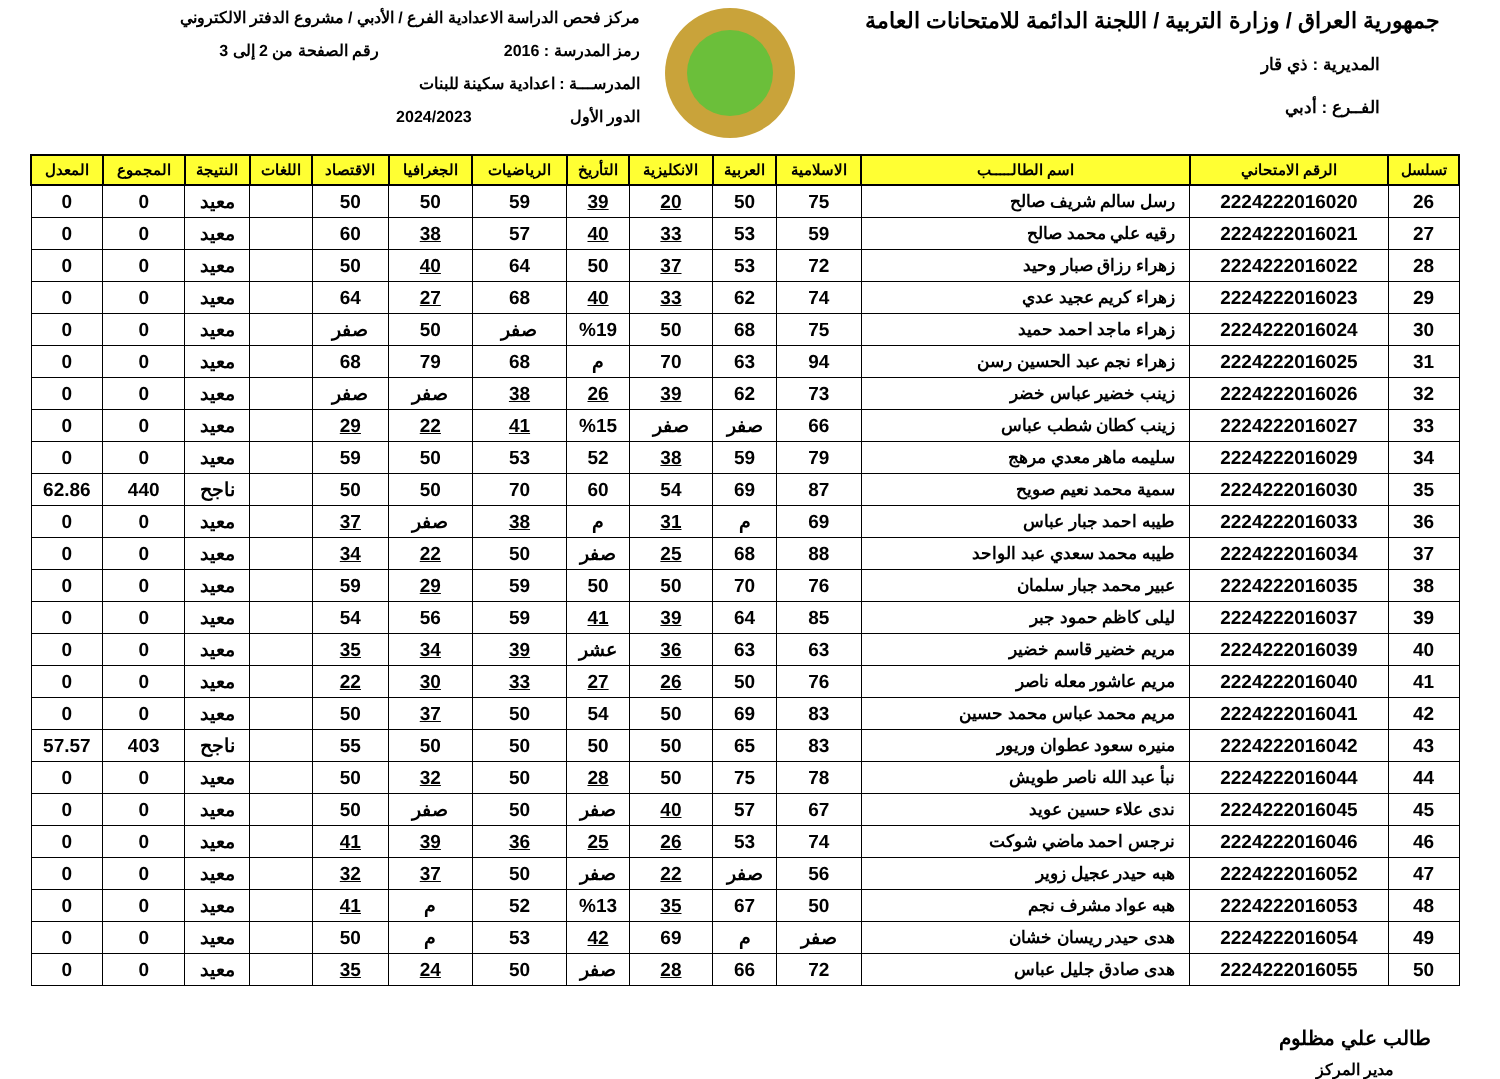جمهورية العراق / وزارة التربية / اللجنة الدائمة للامتحانات العامة
المديرية : ذي قار
الفــرع : أدبي
مركز فحص الدراسة الاعدادية الفرع / الأدبي / مشروع الدفتر الالكتروني
رمز المدرسة : 2016 رقم الصفحة من 2 إلى 3
المدرســـة : اعدادية سكينة للبنات
الدور الأول 2024/2023
| تسلسل | الرقم الامتحاني | اسم الطالـــــب | الاسلامية | العربية | الانكليزية | التأريخ | الرياضيات | الجغرافيا | الاقتصاد | اللغات | النتيجة | المجموع | المعدل |
| --- | --- | --- | --- | --- | --- | --- | --- | --- | --- | --- | --- | --- | --- |
| 26 | 2224222016020 | رسل سالم شريف صالح | 75 | 50 | 20 | 39 | 59 | 50 | 50 | | معيد | 0 | 0 |
| 27 | 2224222016021 | رقيه علي محمد صالح | 59 | 53 | 33 | 40 | 57 | 38 | 60 | | معيد | 0 | 0 |
| 28 | 2224222016022 | زهراء رزاق صبار وحيد | 72 | 53 | 37 | 50 | 64 | 40 | 50 | | معيد | 0 | 0 |
| 29 | 2224222016023 | زهراء كريم عجيد عدي | 74 | 62 | 33 | 40 | 68 | 27 | 64 | | معيد | 0 | 0 |
| 30 | 2224222016024 | زهراء ماجد احمد حميد | 75 | 68 | 50 | %19 | صفر | 50 | صفر | | معيد | 0 | 0 |
| 31 | 2224222016025 | زهراء نجم عبد الحسين رسن | 94 | 63 | 70 | م | 68 | 79 | 68 | | معيد | 0 | 0 |
| 32 | 2224222016026 | زينب خضير عباس خضر | 73 | 62 | 39 | 26 | 38 | صفر | صفر | | معيد | 0 | 0 |
| 33 | 2224222016027 | زينب كطان شطب عباس | 66 | صفر | صفر | %15 | 41 | 22 | 29 | | معيد | 0 | 0 |
| 34 | 2224222016029 | سليمه ماهر معدي مرهج | 79 | 59 | 38 | 52 | 53 | 50 | 59 | | معيد | 0 | 0 |
| 35 | 2224222016030 | سمية محمد نعيم صويح | 87 | 69 | 54 | 60 | 70 | 50 | 50 | | ناجح | 440 | 62.86 |
| 36 | 2224222016033 | طيبه احمد جبار عباس | 69 | م | 31 | م | 38 | صفر | 37 | | معيد | 0 | 0 |
| 37 | 2224222016034 | طيبه محمد سعدي عبد الواحد | 88 | 68 | 25 | صفر | 50 | 22 | 34 | | معيد | 0 | 0 |
| 38 | 2224222016035 | عبير محمد جبار سلمان | 76 | 70 | 50 | 50 | 59 | 29 | 59 | | معيد | 0 | 0 |
| 39 | 2224222016037 | ليلى كاظم حمود جبر | 85 | 64 | 39 | 41 | 59 | 56 | 54 | | معيد | 0 | 0 |
| 40 | 2224222016039 | مريم خضير قاسم خضير | 63 | 63 | 36 | عشر | 39 | 34 | 35 | | معيد | 0 | 0 |
| 41 | 2224222016040 | مريم عاشور معله ناصر | 76 | 50 | 26 | 27 | 33 | 30 | 22 | | معيد | 0 | 0 |
| 42 | 2224222016041 | مريم محمد عباس محمد حسين | 83 | 69 | 50 | 54 | 50 | 37 | 50 | | معيد | 0 | 0 |
| 43 | 2224222016042 | منيره سعود عطوان وريور | 83 | 65 | 50 | 50 | 50 | 50 | 55 | | ناجح | 403 | 57.57 |
| 44 | 2224222016044 | نبأ عبد الله ناصر طويش | 78 | 75 | 50 | 28 | 50 | 32 | 50 | | معيد | 0 | 0 |
| 45 | 2224222016045 | ندى علاء حسين عويد | 67 | 57 | 40 | صفر | 50 | صفر | 50 | | معيد | 0 | 0 |
| 46 | 2224222016046 | نرجس احمد ماضي شوكت | 74 | 53 | 26 | 25 | 36 | 39 | 41 | | معيد | 0 | 0 |
| 47 | 2224222016052 | هبه حيدر عجيل زوير | 56 | صفر | 22 | صفر | 50 | 37 | 32 | | معيد | 0 | 0 |
| 48 | 2224222016053 | هبه عواد مشرف نجم | 50 | 67 | 35 | %13 | 52 | م | 41 | | معيد | 0 | 0 |
| 49 | 2224222016054 | هدى حيدر ريسان خشان | صفر | م | 69 | 42 | 53 | م | 50 | | معيد | 0 | 0 |
| 50 | 2224222016055 | هدى صادق جليل عباس | 72 | 66 | 28 | صفر | 50 | 24 | 35 | | معيد | 0 | 0 |
طالب علي مظلوم
مدير المركز